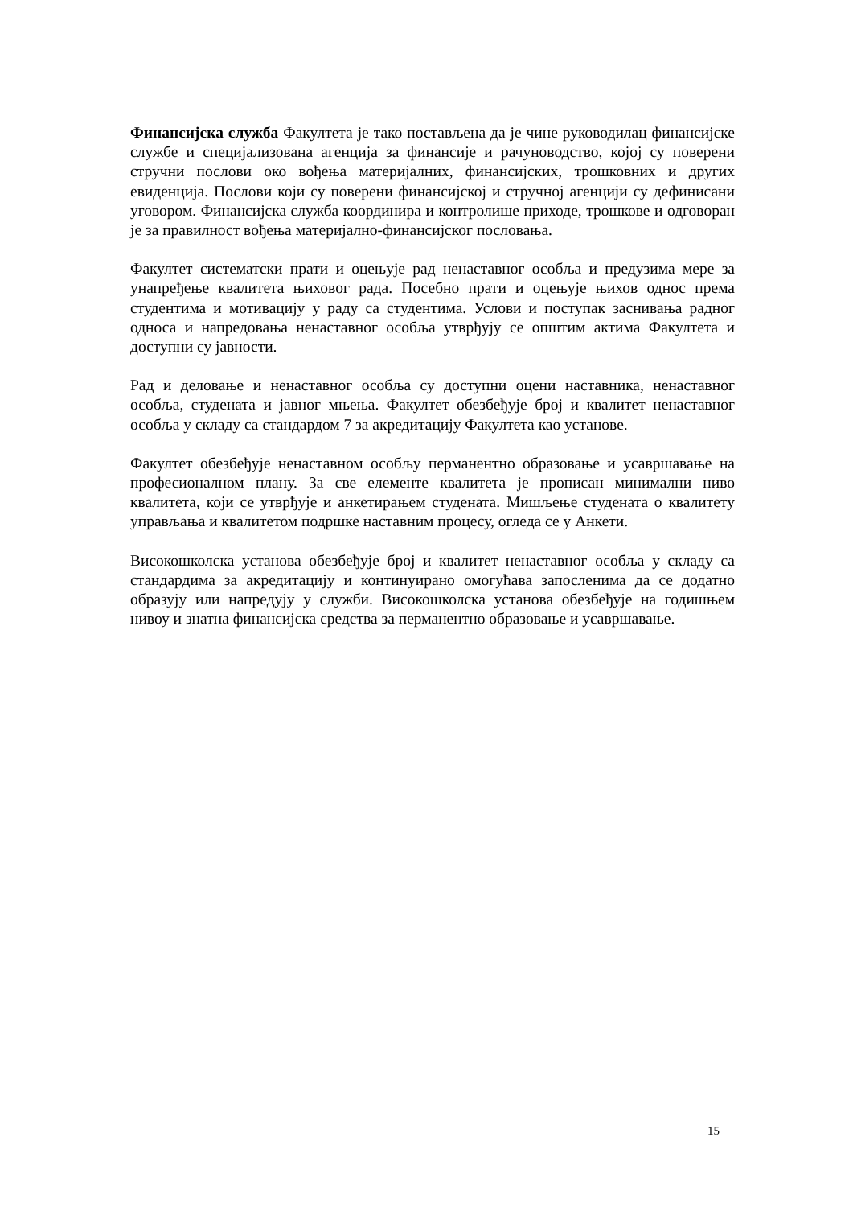Финансијска служба Факултета је тако постављена да је чине руководилац финансијске службе и специјализована агенција за финансије и рачуноводство, којој су поверени стручни послови око вођења материјалних, финансијских, трошковних и других евиденција. Послови који су поверени финансијској и стручној агенцији су дефинисани уговором. Финансијска служба координира и контролише приходе, трошкове и одговоран је за правилност вођења материјално-финансијског пословања.
Факултет систематски прати и оцењује рад ненаставног особља и предузима мере за унапређење квалитета њиховог рада. Посебно прати и оцењује њихов однос према студентима и мотивацију у раду са студентима. Услови и поступак заснивања радног односа и напредовања ненаставног особља утврђују се општим актима Факултета и доступни су јавности.
Рад и деловање и ненаставног особља су доступни оцени наставника, ненаставног особља, студената и јавног мњења. Факултет обезбеђује број и квалитет ненаставног особља у складу са стандардом 7 за акредитацију Факултета као установе.
Факултет обезбеђује ненаставном особљу перманентно образовање и усавршавање на професионалном плану. За све елементе квалитета је прописан минимални ниво квалитета, који се утврђује и анкетирањем студената. Мишљење студената о квалитету управљања и квалитетом подршке наставним процесу, огледа се у Анкети.
Високошколска установа обезбеђује број и квалитет ненаставног особља у складу са стандардима за акредитацију и континуирано омогућава запосленима да се додатно образују или напредују у служби. Високошколска установа обезбеђује на годишњем нивоу и знатна финансијска средства за перманентно образовање и усавршавање.
15